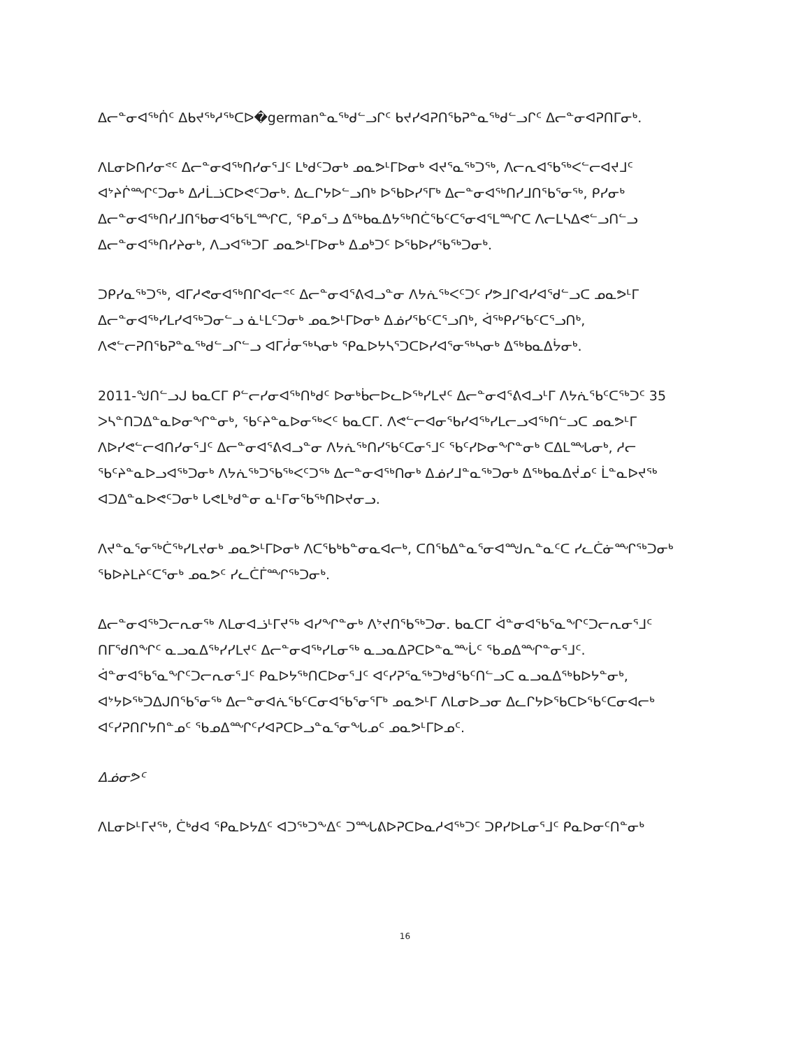ᐃᓕᓐᓂᐊᖅᑏᑦ ᐃᑲᔪᖅᓱᖅᑕᐅ�germanᓐᓇᖅᑯᓪᓗᒋᑦ ᑲᔪᓯᐊᕈᑎᖃᕈᓐᓇᖅᑯᓪᓗᒋᑦ ᐃᓕᓐᓂᐊᕈᑎᒥᓂᒃ.
ᐱᒪᓂᐅᑎᓯᓂᕝᑦ ᐃᓕᓐᓂᐊᖅᑎᓯᓂᕐᒧᑦ ᒪᒃᑯᑦᑐᓂᒃ ᓄᓇᕗᒻᒥᐅᓂᒃ ᐊᔪᕐᓇᖅᑐᖅ, ᐱᓕᕆᐊᖃᖅᐸᓪᓕᐊᔪᒧᑦ ᐊᔾᔨᒌᙱᑦᑐᓂᒃ ᐃᓱᒫᓘᑕᐅᕙᑦᑐᓂᒃ. ᐃᓚᒋᔭᐅᓪᓗᑎᒃ ᐅᕐᑲᐅᓯᕐᒥᒃ ᐃᓕᓐᓂᐊᖅᑎᓯᒧᑎᕐᑲᕐᓂᖅ, ᑭᓯᓂᒃ ᐃᓕᓐᓂᐊᖅᑎᓯᒧᑎᕐᑲᓂᐊᕐᑲᕐᒪᙱᑕ, ᕿᓄᕐᓗ ᐃᖅᑲᓇᐃᔭᖅᑎᑖᕐᑲᑦᑕᕐᓂᐊᕐᒪᙱᑕ ᐱᓕᒪᓴᐃᕙᓪᓗᑎᓪᓗ ᐃᓕᓐᓂᐊᖅᑎᓯᔨᓂᒃ, ᐱᓗᐊᖅᑐᒥ ᓄᓇᕗᒻᒥᐅᓂᒃ ᐃᓄᒃᑐᑦ ᐅᕐᑲᐅᓯᖃᖅᑐᓂᒃ.
ᑐᑭᓯᓇᖅᑐᖅ, ᐊᒥᓱᕙᓂᐊᖅᑎᒋᐊᓕᕝᑦ ᐃᓕᓐᓂᐊᕐᕕᐊᓗᓐᓂ ᐱᔭᕇᖅᐸᑦᑐᑦ ᓯᕗᒧᒋᐊᓯᐊᕐᑯᓪᓗᑕ ᓄᓇᕗᒻᒥ ᐃᓕᓐᓂᐊᖅᓯᒪᓯᐊᖅᑐᓂᓪᓗ ᓈᒻᒪᑦᑐᓂᒃ ᓄᓇᕗᒻᒥᐅᓂᒃ ᐃᓅᓯᕐᑲᑦᑕᕐᓗᑎᒃ, ᐋᖅᑭᓯᕐᑲᑦᑕᕐᓗᑎᒃ, ᐱᕙᓪᓕᕈᑎᖃᕈᓐᓇᖅᑯᓪᓗᒋᓪᓗ ᐊᒥᓲᓂᖅᓴᓂᒃ ᕿᓇᐅᔭᓴᕐᑐᑕᐅᓯᐊᕐᓂᖅᓴᓂᒃ ᐃᖅᑲᓇᐃᔮᓂᒃ.
2011-ᖑᑎᓪᓗᒍ ᑲᓇᑕᒥ ᑭᓪᓕᓯᓂᐊᖅᑎᒃᑯᑦ ᐅᓂᒃᑳᓕᐅᓚᐅᖅᓯᒪᔪᑦ ᐃᓕᓐᓂᐊᕐᕕᐊᓗᒻᒥ ᐱᔭᕇᕐᑲᑦᑕᖅᑐᑦ 35 ᐳᓴᓐᑎᑐᐃᓐᓇᐅᓂᖏᓐᓂᒃ, ᖃᑦᔨᓐᓇᐅᓂᖅᐸᑦ ᑲᓇᑕᒥ. ᐱᕙᓪᓕᐊᓂᕐᑲᓯᐊᖅᓯᒪᓕᓗᐊᖅᑎᓪᓗᑕ ᓄᓇᕗᒻᒥ ᐱᐅᓯᕙᓪᓕᐊᑎᓯᓂᕐᒧᑦ ᐃᓕᓐᓂᐊᕐᕕᐊᓗᓐᓂ ᐱᔭᕇᖅᑎᓯᕐᑲᑦᑕᓂᕐᒧᑦ ᖃᑦᓯᐅᓂᖏᓐᓂᒃ ᑕᐃᒪᙵᓂᒃ, ᓱᓕ ᖃᑦᔨᓐᓇᐅᓗᐊᖅᑐᓂᒃ ᐱᔭᕇᖅᑐᖃᖅᐸᑦᑐᖅ ᐃᓕᓐᓂᐊᖅᑎᓂᒃ ᐃᓅᓯᒧᓐᓇᖅᑐᓂᒃ ᐃᖅᑲᓇᐃᔫᓄᑦ ᒫᓐᓇᐅᔪᖅ ᐊᑐᐃᓐᓇᐅᕙᑦᑐᓂᒃ ᒐᕙᒪᒃᑯᓐᓂ ᓇᒻᒥᓂᕐᑲᖅᑎᐅᔪᓂᓗ.
ᐱᔪᓐᓇᕐᓂᖅᑖᖅᓯᒪᔪᓂᒃ ᓄᓇᕗᒻᒥᐅᓂᒃ ᐱᑕᕐᑲᒃᑲᓐᓂᓇᐊᓕᒃ, ᑕᑎᕐᑲᐃᓐᓇᕐᓂᐊᙳᕆᓐᓇᑦᑕ ᓯᓚᑖᓃᙱᖅᑐᓂᒃ ᖃᐅᔨᒪᔨᑦᑕᕐᓂᒃ ᓄᓇᕗᑦ ᓯᓚᑖᒦᙱᖅᑐᓂᒃ.
ᐃᓕᓐᓂᐊᖅᑐᓕᕆᓂᖅ ᐱᒪᓂᐊᓘᒻᒥᔪᖅ ᐊᓯᖏᓐᓂᒃ ᐱᔾᔪᑎᖃᖅᑐᓂ. ᑲᓇᑕᒥ ᐋᓐᓂᐊᕐᑲᕐᓇᖏᑦᑐᓕᕆᓂᕐᒧᑦ ᑎᒥᖁᑎᖏᑦ ᓇᓗᓇᐃᖅᓯᓯᒪᔪᑦ ᐃᓕᓐᓂᐊᖅᓯᒪᓂᖅ ᓇᓗᓇᐃᕈᑕᐅᓐᓇᖖᒑᑦ ᖃᓄᐃᙱᓐᓂᕐᒧᑦ. ᐋᓐᓂᐊᕐᑲᕐᓇᖏᑦᑐᓕᕆᓂᕐᒧᑦ ᑭᓇᐅᔭᖅᑎᑕᐅᓂᕐᒧᑦ ᐊᑦᓯᕈᕐᓇᖅᑐᒃᑯᕐᑲᑦᑎᓪᓗᑕ ᓇᓗᓇᐃᖅᑲᐅᔭᓐᓂᒃ, ᐊᔾᔭᐅᖅᑐᐃᒍᑎᕐᑲᕐᓂᖅ ᐃᓕᓐᓂᐊᕇᕐᑲᑦᑕᓂᐊᕐᑲᕐᓂᕐᒥᒃ ᓄᓇᕗᒻᒥ ᐱᒪᓂᐅᓗᓂ ᐃᓚᒋᔭᐅᕐᑲᑕᐅᕐᑲᑦᑕᓂᐊᓕᒃ ᐊᑦᓯᕈᑎᒋᔭᑎᓐᓄᑦ ᖃᓄᐃᙱᑦᓯᐊᕈᑕᐅᓗᓐᓇᕐᓂᖓᓄᑦ ᓄᓇᕗᒻᒥᐅᓄᑦ.
ᐃᓅᓂᕗᑦ
ᐱᒪᓂᐅᒻᒥᔪᖅ, ᑖᒃᑯᐊ ᕿᓇᐅᔭᐃᑦ ᐊᑐᖅᑐᖕᐃᑦ ᑐᙵᕕᐅᕈᑕᐅᓇᓱᐊᖅᑐᑦ ᑐᑭᓯᐅᒪᓂᕐᒧᑦ ᑭᓇᐅᓂᑦᑎᓐᓂᒃ
16